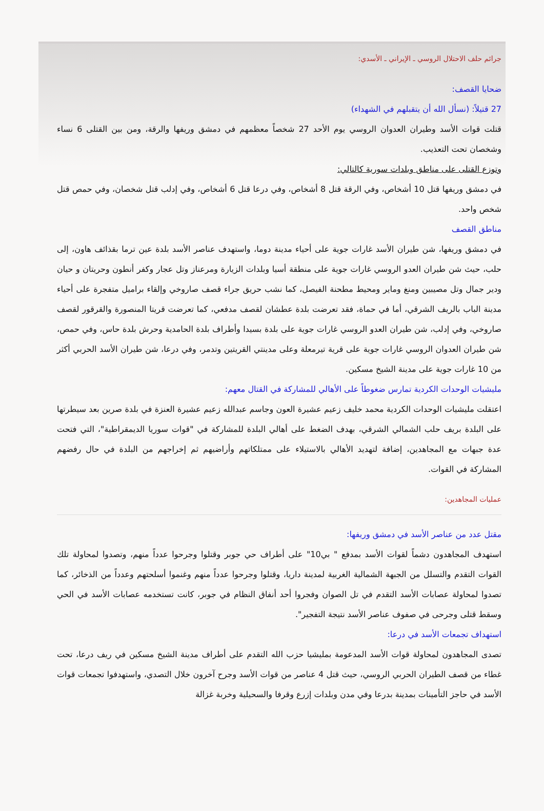جرائم حلف الاحتلال الروسي ـ الإيراني ـ الأسدي:
ضحايا القصف:
27 قتيلاً: (نسأل الله أن يتقبلهم في الشهداء)
قتلت قوات الأسد وطيران العدوان الروسي يوم الأحد 27 شخصاً معظمهم في دمشق وريفها والرقة، ومن بين القتلى 6 نساء وشخصان تحت التعذيب.
وتوزع القتلى على مناطق وبلدات سورية كالتالي:
في دمشق وريفها قتل 10 أشخاص، وفي الرقة قتل 8 أشخاص، وفي درعا قتل 6 أشخاص، وفي إدلب قتل شخصان، وفي حمص قتل شخص واحد.
مناطق القصف
في دمشق وريفها، شن طيران الأسد غارات جوية على أحياء مدينة دوما، واستهدف عناصر الأسد بلدة عين ترما بقذائف هاون، إلى حلب، حيث شن طيران العدو الروسي غارات جوية على منطقة أسيا وبلدات الزيارة ومرعناز وتل عجار وكفر أنطون وحريتان و حيان ودير جمال وتل مصيبين ومنغ وماير ومحيط مطحنة الفيصل، كما نشب حريق جراء قصف صاروخي وإلقاء براميل متفجرة على أحياء مدينة الباب بالريف الشرقي، أما في حماة، فقد تعرضت بلدة عطشان لقصف مدفعي، كما تعرضت قريتا المنصورة والقرقور لقصف صاروخي، وفي إدلب، شن طيران العدو الروسي غارات جوية على بلدة بسيدا وأطراف بلدة الحامدية وحرش بلدة حاس، وفي حمص، شن طيران العدوان الروسي غارات جوية على قرية تيرمعلة وعلى مدينتي القريتين وتدمر، وفي درعا، شن طيران الأسد الحربي أكثر من 10 غارات جوية على مدينة الشيخ مسكين.
مليشيات الوحدات الكردية تمارس ضغوطاً على الأهالي للمشاركة في القتال معهم:
اعتقلت مليشيات الوحدات الكردية محمد خليف زعيم عشيرة العون وجاسم عبدالله زعيم عشيرة العنزة في بلدة صرين بعد سيطرتها على البلدة بريف حلب الشمالي الشرقي، بهدف الضغط على أهالي البلدة للمشاركة في "قوات سوريا الديمقراطية"، التي فتحت عدة جبهات مع المجاهدين، إضافة لتهديد الأهالي بالاستيلاء على ممتلكاتهم وأراضيهم ثم إخراجهم من البلدة في حال رفضهم المشاركة في القوات.
عمليات المجاهدين:
مقتل عدد من عناصر الأسد في دمشق وريفها:
استهدف المجاهدون دشماً لقوات الأسد بمدفع " بي10" على أطراف حي جوبر وقتلوا وجرحوا عدداً منهم، وتصدوا لمحاولة تلك القوات التقدم والتسلل من الجبهة الشمالية الغربية لمدينة داريا، وقتلوا وجرحوا عدداً منهم وغنموا أسلحتهم وعدداً من الذخائر، كما تصدوا لمحاولة عصابات الأسد التقدم في تل الصوان وفجروا أحد أنفاق النظام في جوبر، كانت تستخدمه عصابات الأسد في الحي وسقط قتلى وجرحى في صفوف عناصر الأسد نتيجة التفجير".
استهداف تجمعات الأسد في درعا:
تصدى المجاهدون لمحاولة قوات الأسد المدعومة بمليشيا حزب الله التقدم على أطراف مدينة الشيخ مسكين في ريف درعا، تحت غطاء من قصف الطيران الحربي الروسي، حيث قتل 4 عناصر من قوات الأسد وجرح آخرون خلال التصدي، واستهدفوا تجمعات قوات الأسد في حاجز التأمينات بمدينة بدرعا وفي مدن وبلدات إزرع وقرفا والسحيلية وخربة غزالة